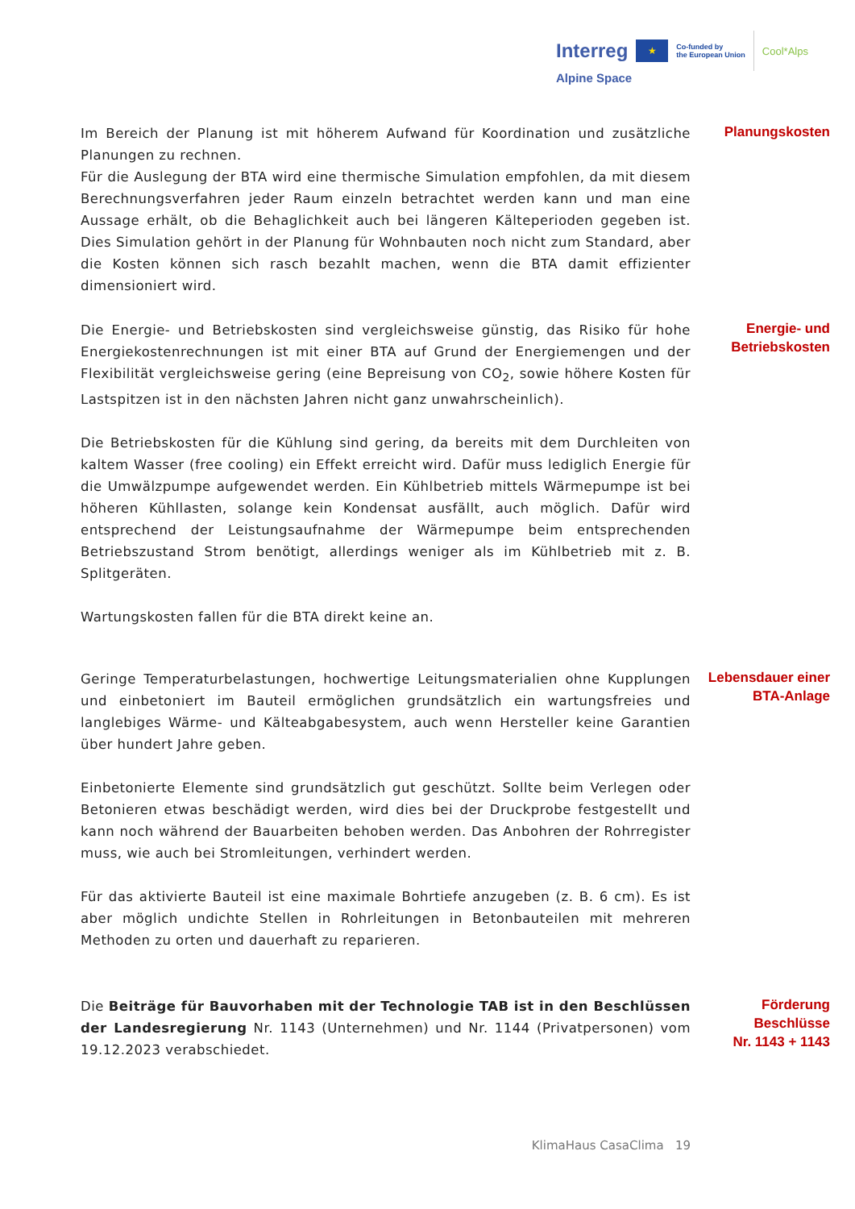Interreg ★ Co-funded by
the European Union Cool*Alps
Alpine Space
Im Bereich der Planung ist mit höherem Aufwand für Koordination und zusätzliche Planungen zu rechnen.
Für die Auslegung der BTA wird eine thermische Simulation empfohlen, da mit diesem Berechnungsverfahren jeder Raum einzeln betrachtet werden kann und man eine Aussage erhält, ob die Behaglichkeit auch bei längeren Kälteperioden gegeben ist. Dies Simulation gehört in der Planung für Wohnbauten noch nicht zum Standard, aber die Kosten können sich rasch bezahlt machen, wenn die BTA damit effizienter dimensioniert wird.
Planungskosten
Die Energie- und Betriebskosten sind vergleichsweise günstig, das Risiko für hohe Energiekostenrechnungen ist mit einer BTA auf Grund der Energiemengen und der Flexibilität vergleichsweise gering (eine Bepreisung von CO<sub>2</sub>, sowie höhere Kosten für Lastspitzen ist in den nächsten Jahren nicht ganz unwahrscheinlich).
Die Betriebskosten für die Kühlung sind gering, da bereits mit dem Durchleiten von kaltem Wasser (free cooling) ein Effekt erreicht wird. Dafür muss lediglich Energie für die Umwälzpumpe aufgewendet werden. Ein Kühlbetrieb mittels Wärmepumpe ist bei höheren Kühllasten, solange kein Kondensat ausfällt, auch möglich. Dafür wird entsprechend der Leistungsaufnahme der Wärmepumpe beim entsprechenden Betriebszustand Strom benötigt, allerdings weniger als im Kühlbetrieb mit z. B. Splitgeräten.
Wartungskosten fallen für die BTA direkt keine an.
Energie- und
Betriebskosten
Geringe Temperaturbelastungen, hochwertige Leitungsmaterialien ohne Kupplungen und einbetoniert im Bauteil ermöglichen grundsätzlich ein wartungsfreies und langlebiges Wärme- und Kälteabgabesystem, auch wenn Hersteller keine Garantien über hundert Jahre geben.
Einbetonierte Elemente sind grundsätzlich gut geschützt. Sollte beim Verlegen oder Betonieren etwas beschädigt werden, wird dies bei der Druckprobe festgestellt und kann noch während der Bauarbeiten behoben werden. Das Anbohren der Rohrregister muss, wie auch bei Stromleitungen, verhindert werden.
Für das aktivierte Bauteil ist eine maximale Bohrtiefe anzugeben (z. B. 6 cm). Es ist aber möglich undichte Stellen in Rohrleitungen in Betonbauteilen mit mehreren Methoden zu orten und dauerhaft zu reparieren.
Lebensdauer einer
BTA-Anlage
Die Beiträge für Bauvorhaben mit der Technologie TAB ist in den Beschlüssen der Landesregierung Nr. 1143 (Unternehmen) und Nr. 1144 (Privatpersonen) vom 19.12.2023 verabschiedet.
Förderung
Beschlüsse
Nr. 1143 + 1143
KlimaHaus CasaClima 19